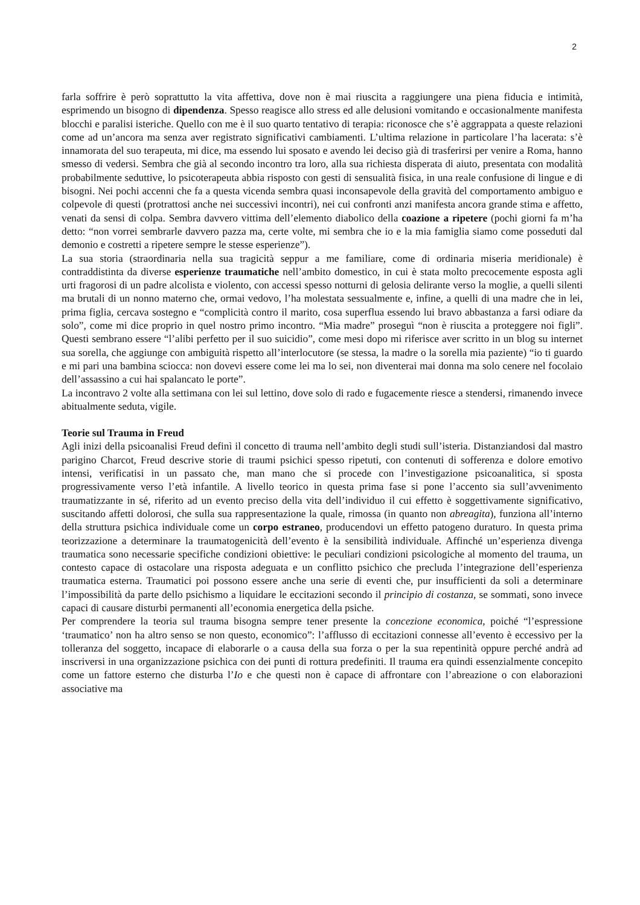2
farla soffrire è però soprattutto la vita affettiva, dove non è mai riuscita a raggiungere una piena fiducia e intimità, esprimendo un bisogno di dipendenza. Spesso reagisce allo stress ed alle delusioni vomitando e occasionalmente manifesta blocchi e paralisi isteriche. Quello con me è il suo quarto tentativo di terapia: riconosce che s’è aggrappata a queste relazioni come ad un’ancora ma senza aver registrato significativi cambiamenti. L’ultima relazione in particolare l’ha lacerata: s’è innamorata del suo terapeuta, mi dice, ma essendo lui sposato e avendo lei deciso già di trasferirsi per venire a Roma, hanno smesso di vedersi. Sembra che già al secondo incontro tra loro, alla sua richiesta disperata di aiuto, presentata con modalità probabilmente seduttive, lo psicoterapeuta abbia risposto con gesti di sensualità fisica, in una reale confusione di lingue e di bisogni. Nei pochi accenni che fa a questa vicenda sembra quasi inconsapevole della gravità del comportamento ambiguo e colpevole di questi (protrattosi anche nei successivi incontri), nei cui confronti anzi manifesta ancora grande stima e affetto, venati da sensi di colpa. Sembra davvero vittima dell’elemento diabolico della coazione a ripetere (pochi giorni fa m’ha detto: “non vorrei sembrarle davvero pazza ma, certe volte, mi sembra che io e la mia famiglia siamo come posseduti dal demonio e costretti a ripetere sempre le stesse esperienze”).
La sua storia (straordinaria nella sua tragicità seppur a me familiare, come di ordinaria miseria meridionale) è contraddistinta da diverse esperienze traumatiche nell’ambito domestico, in cui è stata molto precocemente esposta agli urti fragorosi di un padre alcolista e violento, con accessi spesso notturni di gelosia delirante verso la moglie, a quelli silenti ma brutali di un nonno materno che, ormai vedovo, l’ha molestata sessualmente e, infine, a quelli di una madre che in lei, prima figlia, cercava sostegno e “complicità contro il marito, cosa superflua essendo lui bravo abbastanza a farsi odiare da solo”, come mi dice proprio in quel nostro primo incontro. “Mia madre” proseguì “non è riuscita a proteggere noi figli”. Questi sembrano essere “l’alibi perfetto per il suo suicidio”, come mesi dopo mi riferisce aver scritto in un blog su internet sua sorella, che aggiunge con ambiguità rispetto all’interlocutore (se stessa, la madre o la sorella mia paziente) “io ti guardo e mi pari una bambina sciocca: non dovevi essere come lei ma lo sei, non diventerai mai donna ma solo cenere nel focolaio dell’assassino a cui hai spalancato le porte”.
La incontravo 2 volte alla settimana con lei sul lettino, dove solo di rado e fugacemente riesce a stendersi, rimanendo invece abitualmente seduta, vigile.
Teorie sul Trauma in Freud
Agli inizi della psicoanalisi Freud definì il concetto di trauma nell’ambito degli studi sull’isteria. Distanziandosi dal mastro parigino Charcot, Freud descrive storie di traumi psichici spesso ripetuti, con contenuti di sofferenza e dolore emotivo intensi, verificatisi in un passato che, man mano che si procede con l’investigazione psicoanalitica, si sposta progressivamente verso l’età infantile. A livello teorico in questa prima fase si pone l’accento sia sull’avvenimento traumatizzante in sé, riferito ad un evento preciso della vita dell’individuo il cui effetto è soggettivamente significativo, suscitando affetti dolorosi, che sulla sua rappresentazione la quale, rimossa (in quanto non abreagita), funziona all’interno della struttura psichica individuale come un corpo estraneo, producendovi un effetto patogeno duraturo. In questa prima teorizzazione a determinare la traumatogenicità dell’evento è la sensibilità individuale. Affinché un’esperienza divenga traumatica sono necessarie specifiche condizioni obiettive: le peculiari condizioni psicologiche al momento del trauma, un contesto capace di ostacolare una risposta adeguata e un conflitto psichico che precluda l’integrazione dell’esperienza traumatica esterna. Traumatici poi possono essere anche una serie di eventi che, pur insufficienti da soli a determinare l’impossibilità da parte dello psichismo a liquidare le eccitazioni secondo il principio di costanza, se sommati, sono invece capaci di causare disturbi permanenti all’economia energetica della psiche.
Per comprendere la teoria sul trauma bisogna sempre tener presente la concezione economica, poiché “l’espressione ‘traumatico’ non ha altro senso se non questo, economico”: l’afflusso di eccitazioni connesse all’evento è eccessivo per la tolleranza del soggetto, incapace di elaborarle o a causa della sua forza o per la sua repentinità oppure perché andrà ad inscriversi in una organizzazione psichica con dei punti di rottura predefiniti. Il trauma era quindi essenzialmente concepito come un fattore esterno che disturba l’Io e che questi non è capace di affrontare con l’abreazione o con elaborazioni associative ma